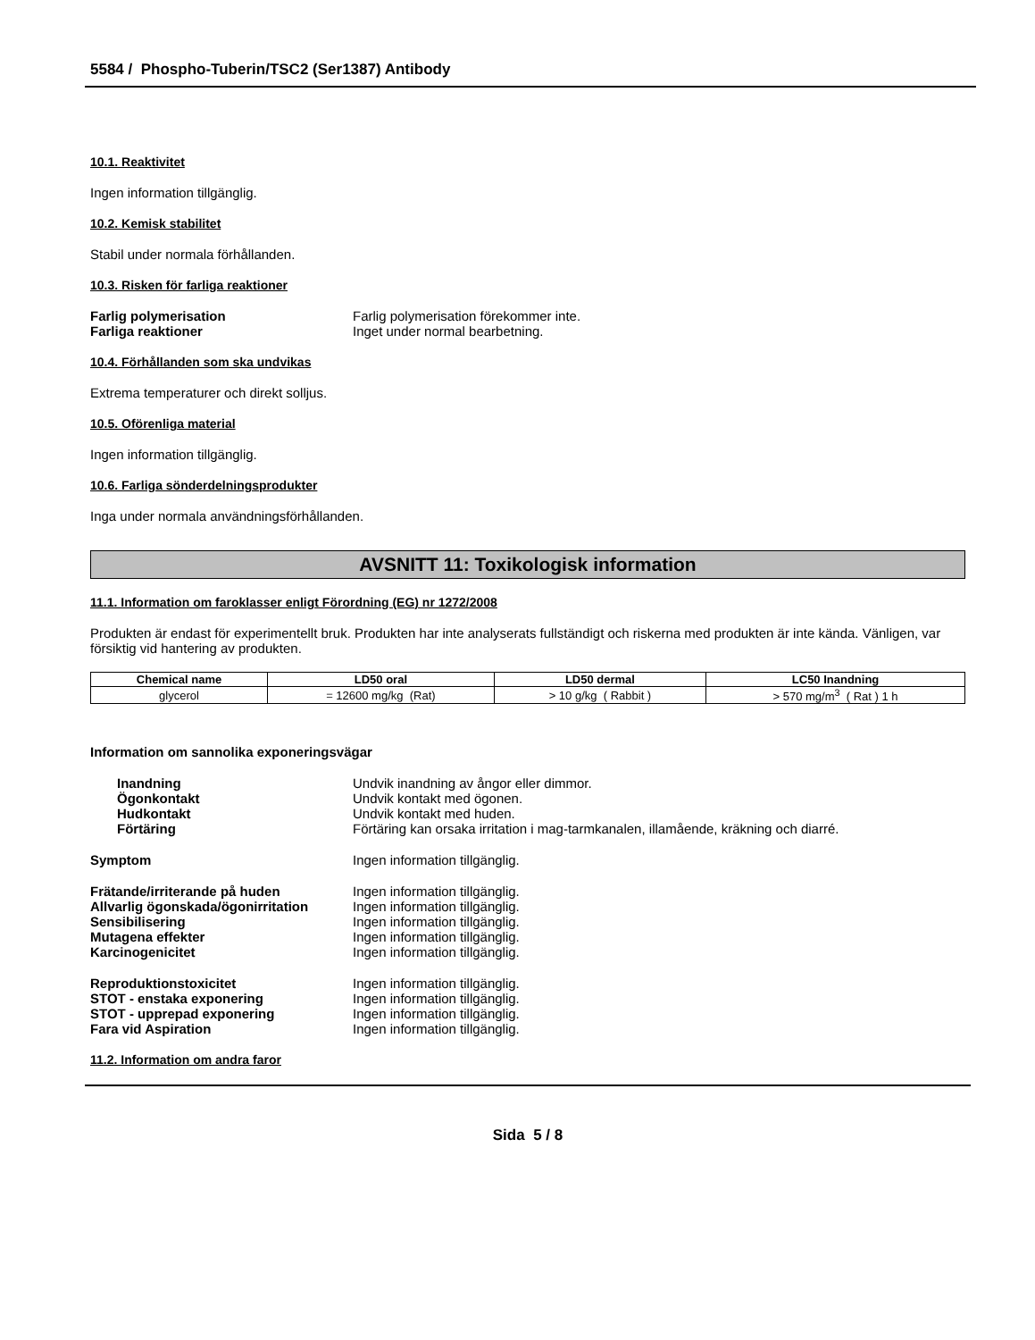5584 / Phospho-Tuberin/TSC2 (Ser1387) Antibody
10.1. Reaktivitet
Ingen information tillgänglig.
10.2. Kemisk stabilitet
Stabil under normala förhållanden.
10.3. Risken för farliga reaktioner
Farlig polymerisation Farlig polymerisation förekommer inte.
Farliga reaktioner Inget under normal bearbetning.
10.4. Förhållanden som ska undvikas
Extrema temperaturer och direkt solljus.
10.5. Oförenliga material
Ingen information tillgänglig.
10.6. Farliga sönderdelningsprodukter
Inga under normala användningsförhållanden.
AVSNITT 11: Toxikologisk information
11.1. Information om faroklasser enligt Förordning (EG) nr 1272/2008
Produkten är endast för experimentellt bruk. Produkten har inte analyserats fullständigt och riskerna med produkten är inte kända. Vänligen, var försiktig vid hantering av produkten.
| Chemical name | LD50 oral | LD50 dermal | LC50 Inandning |
| --- | --- | --- | --- |
| glycerol | = 12600 mg/kg (Rat) | > 10 g/kg ( Rabbit ) | > 570 mg/m<sup>3</sup> ( Rat ) 1 h |
Information om sannolika exponeringsvägar
Inandning Undvik inandning av ångor eller dimmor.
Ögonkontakt Undvik kontakt med ögonen.
Hudkontakt Undvik kontakt med huden.
Förtäring Förtäring kan orsaka irritation i mag-tarmkanalen, illamående, kräkning och diarré.
Symptom Ingen information tillgänglig.
Frätande/irriterande på huden Ingen information tillgänglig.
Allvarlig ögonskada/ögonirritation Ingen information tillgänglig.
Sensibilisering Ingen information tillgänglig.
Mutagena effekter Ingen information tillgänglig.
Karcinogenicitet Ingen information tillgänglig.
Reproduktionstoxicitet Ingen information tillgänglig.
STOT - enstaka exponering Ingen information tillgänglig.
STOT - upprepad exponering Ingen information tillgänglig.
Fara vid Aspiration Ingen information tillgänglig.
11.2. Information om andra faror
Sida 5 / 8